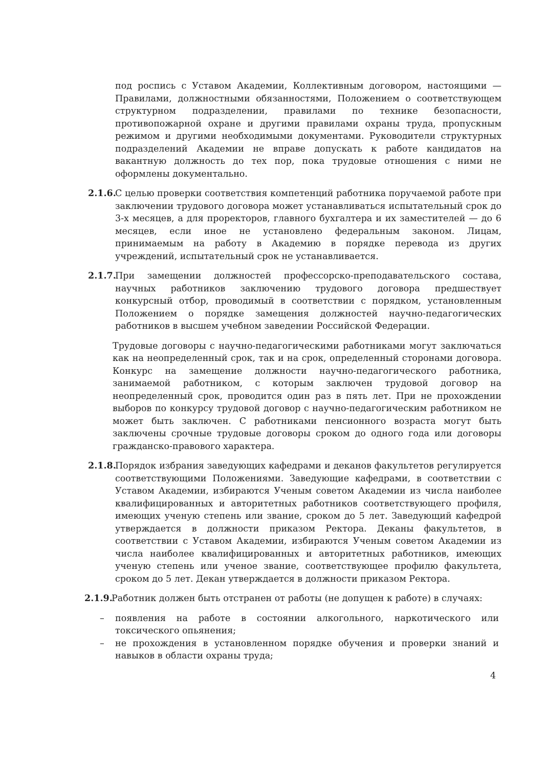под роспись с Уставом Академии, Коллективным договором, настоящими — Правилами, должностными обязанностями, Положением о соответствующем структурном подразделении, правилами по технике безопасности, противопожарной охране и другими правилами охраны труда, пропускным режимом и другими необходимыми документами. Руководители структурных подразделений Академии не вправе допускать к работе кандидатов на вакантную должность до тех пор, пока трудовые отношения с ними не оформлены документально.
2.1.6.
С целью проверки соответствия компетенций работника поручаемой работе при заключении трудового договора может устанавливаться испытательный срок до 3-х месяцев, а для проректоров, главного бухгалтера и их заместителей — до 6 месяцев, если иное не установлено федеральным законом. Лицам, принимаемым на работу в Академию в порядке перевода из других учреждений, испытательный срок не устанавливается.
2.1.7.
При замещении должностей профессорско-преподавательского состава, научных работников заключению трудового договора предшествует конкурсный отбор, проводимый в соответствии с порядком, установленным Положением о порядке замещения должностей научно-педагогических работников в высшем учебном заведении Российской Федерации.
Трудовые договоры с научно-педагогическими работниками могут заключаться как на неопределенный срок, так и на срок, определенный сторонами договора. Конкурс на замещение должности научно-педагогического работника, занимаемой работником, с которым заключен трудовой договор на неопределенный срок, проводится один раз в пять лет. При не прохождении выборов по конкурсу трудовой договор с научно-педагогическим работником не может быть заключен. С работниками пенсионного возраста могут быть заключены срочные трудовые договоры сроком до одного года или договоры гражданско-правового характера.
2.1.8.
Порядок избрания заведующих кафедрами и деканов факультетов регулируется соответствующими Положениями. Заведующие кафедрами, в соответствии с Уставом Академии, избираются Ученым советом Академии из числа наиболее квалифицированных и авторитетных работников соответствующего профиля, имеющих ученую степень или звание, сроком до 5 лет. Заведующий кафедрой утверждается в должности приказом Ректора. Деканы факультетов, в соответствии с Уставом Академии, избираются Ученым советом Академии из числа наиболее квалифицированных и авторитетных работников, имеющих ученую степень или ученое звание, соответствующее профилю факультета, сроком до 5 лет. Декан утверждается в должности приказом Ректора.
2.1.9.
Работник должен быть отстранен от работы (не допущен к работе) в случаях:
– появления на работе в состоянии алкогольного, наркотического или токсического опьянения;
– не прохождения в установленном порядке обучения и проверки знаний и навыков в области охраны труда;
4